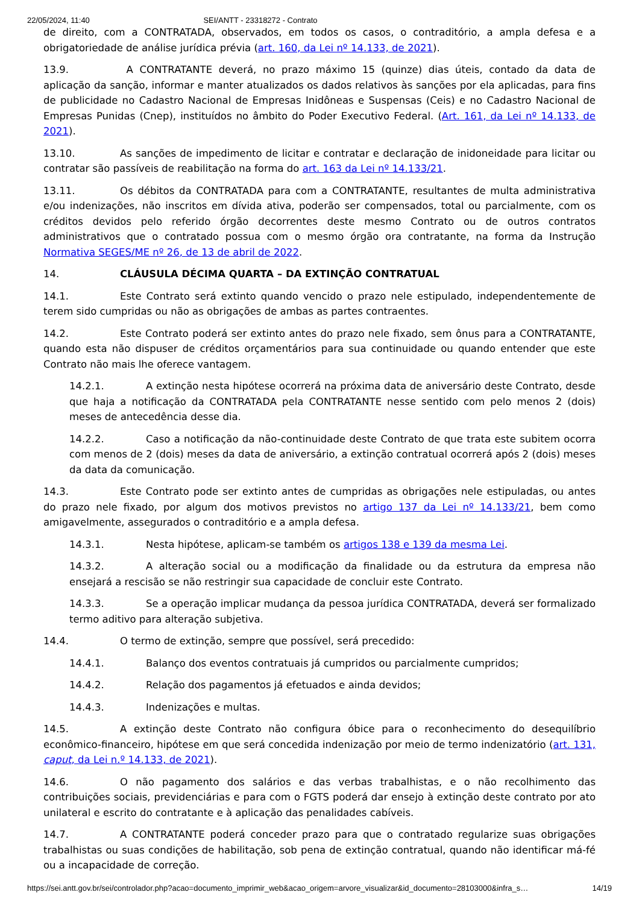22/05/2024, 11:40 SEI/ANTT - 23318272 - Contrato
de direito, com a CONTRATADA, observados, em todos os casos, o contraditório, a ampla defesa e a obrigatoriedade de análise jurídica prévia (art. 160, da Lei nº 14.133, de 2021).
13.9. A CONTRATANTE deverá, no prazo máximo 15 (quinze) dias úteis, contado da data de aplicação da sanção, informar e manter atualizados os dados relativos às sanções por ela aplicadas, para fins de publicidade no Cadastro Nacional de Empresas Inidôneas e Suspensas (Ceis) e no Cadastro Nacional de Empresas Punidas (Cnep), instituídos no âmbito do Poder Executivo Federal. (Art. 161, da Lei nº 14.133, de 2021).
13.10. As sanções de impedimento de licitar e contratar e declaração de inidoneidade para licitar ou contratar são passíveis de reabilitação na forma do art. 163 da Lei nº 14.133/21.
13.11. Os débitos da CONTRATADA para com a CONTRATANTE, resultantes de multa administrativa e/ou indenizações, não inscritos em dívida ativa, poderão ser compensados, total ou parcialmente, com os créditos devidos pelo referido órgão decorrentes deste mesmo Contrato ou de outros contratos administrativos que o contratado possua com o mesmo órgão ora contratante, na forma da Instrução Normativa SEGES/ME nº 26, de 13 de abril de 2022.
14. CLÁUSULA DÉCIMA QUARTA – DA EXTINÇÃO CONTRATUAL
14.1. Este Contrato será extinto quando vencido o prazo nele estipulado, independentemente de terem sido cumpridas ou não as obrigações de ambas as partes contraentes.
14.2. Este Contrato poderá ser extinto antes do prazo nele fixado, sem ônus para a CONTRATANTE, quando esta não dispuser de créditos orçamentários para sua continuidade ou quando entender que este Contrato não mais lhe oferece vantagem.
14.2.1. A extinção nesta hipótese ocorrerá na próxima data de aniversário deste Contrato, desde que haja a notificação da CONTRATADA pela CONTRATANTE nesse sentido com pelo menos 2 (dois) meses de antecedência desse dia.
14.2.2. Caso a notificação da não-continuidade deste Contrato de que trata este subitem ocorra com menos de 2 (dois) meses da data de aniversário, a extinção contratual ocorrerá após 2 (dois) meses da data da comunicação.
14.3. Este Contrato pode ser extinto antes de cumpridas as obrigações nele estipuladas, ou antes do prazo nele fixado, por algum dos motivos previstos no artigo 137 da Lei nº 14.133/21, bem como amigavelmente, assegurados o contraditório e a ampla defesa.
14.3.1. Nesta hipótese, aplicam-se também os artigos 138 e 139 da mesma Lei.
14.3.2. A alteração social ou a modificação da finalidade ou da estrutura da empresa não ensejará a rescisão se não restringir sua capacidade de concluir este Contrato.
14.3.3. Se a operação implicar mudança da pessoa jurídica CONTRATADA, deverá ser formalizado termo aditivo para alteração subjetiva.
14.4. O termo de extinção, sempre que possível, será precedido:
14.4.1. Balanço dos eventos contratuais já cumpridos ou parcialmente cumpridos;
14.4.2. Relação dos pagamentos já efetuados e ainda devidos;
14.4.3. Indenizações e multas.
14.5. A extinção deste Contrato não configura óbice para o reconhecimento do desequilíbrio econômico-financeiro, hipótese em que será concedida indenização por meio de termo indenizatório (art. 131, caput, da Lei n.º 14.133, de 2021).
14.6. O não pagamento dos salários e das verbas trabalhistas, e o não recolhimento das contribuições sociais, previdenciárias e para com o FGTS poderá dar ensejo à extinção deste contrato por ato unilateral e escrito do contratante e à aplicação das penalidades cabíveis.
14.7. A CONTRATANTE poderá conceder prazo para que o contratado regularize suas obrigações trabalhistas ou suas condições de habilitação, sob pena de extinção contratual, quando não identificar má-fé ou a incapacidade de correção.
https://sei.antt.gov.br/sei/controlador.php?acao=documento_imprimir_web&acao_origem=arvore_visualizar&id_documento=28103000&infra_s… 14/19